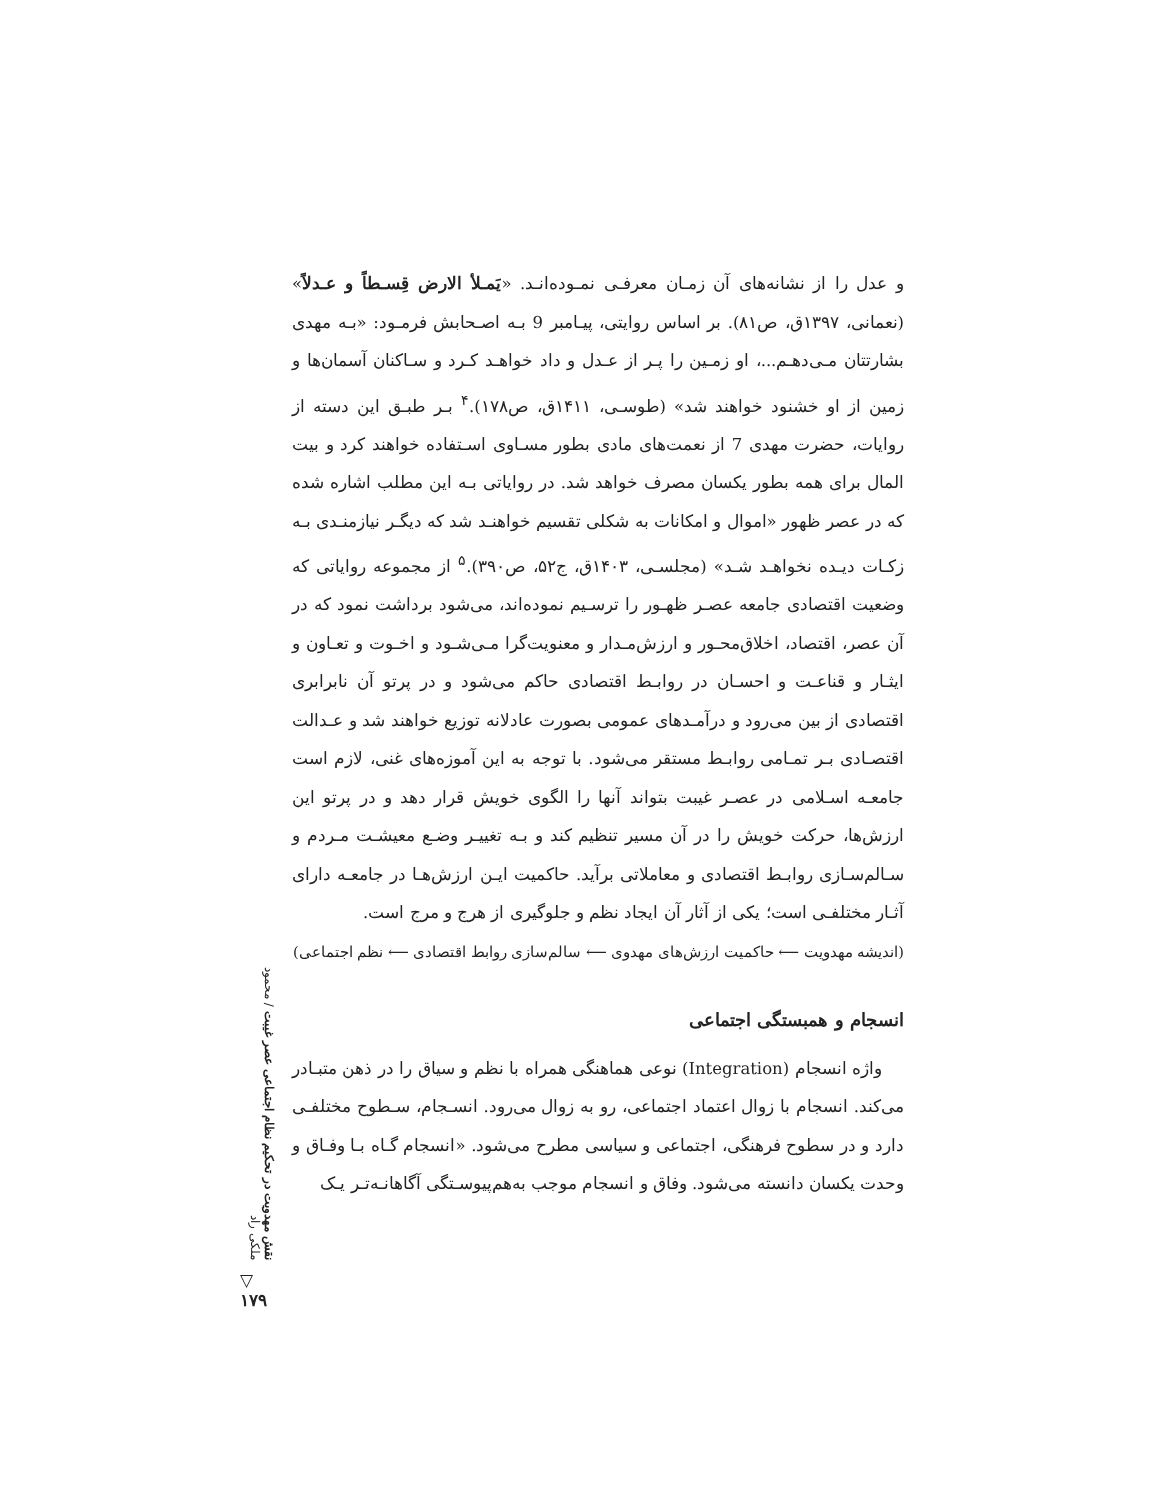و عدل را از نشانه‌های آن زمـان معرفـی نمـوده‌انـد. «یَمـلأ الارض قِسـطاً و عـدلاً» (نعمانی، ۱۳۹۷ق، ص۸۱). بر اساس روایتی، پیـامبر 9 بـه اصـحابش فرمـود: «بـه مهدی بشارتتان مـی‌دهـم...، او زمـین را پـر از عـدل و داد خواهـد کـرد و سـاکنان آسمان‌ها و زمین از او خشنود خواهند شد» (طوسـی، ۱۴۱۱ق، ص۱۷۸).<sup>۴</sup> بـر طبـق این دسته از روایات، حضرت مهدی 7 از نعمت‌های مادی بطور مسـاوی اسـتفاده خواهند کرد و بیت المال برای همه بطور یکسان مصرف خواهد شد. در روایاتی بـه این مطلب اشاره شده که در عصر ظهور «اموال و امکانات به شکلی تقسیم خواهنـد شد که دیگـر نیازمنـدی بـه زکـات دیـده نخواهـد شـد» (مجلسـی، ۱۴۰۳ق، ج۵۲، ص۳۹۰).<sup>۵</sup> از مجموعه روایاتی که وضعیت اقتصادی جامعه عصـر ظهـور را ترسـیم نموده‌اند، می‌شود برداشت نمود که در آن عصر، اقتصاد، اخلاق‌محـور و ارزش‌مـدار و معنویت‌گرا مـی‌شـود و اخـوت و تعـاون و ایثـار و قناعـت و احسـان در روابـط اقتصادی حاکم می‌شود و در پرتو آن نابرابری اقتصادی از بین می‌رود و درآمـدهای عمومی بصورت عادلانه توزیع خواهند شد و عـدالت اقتصـادی بـر تمـامی روابـط مستقر می‌شود. با توجه به این آموزه‌های غنی، لازم است جامعـه اسـلامی در عصـر غیبت بتواند آنها را الگوی خویش قرار دهد و در پرتو این ارزش‌ها، حرکت خویش را در آن مسیر تنظیم کند و بـه تغییـر وضـع معیشـت مـردم و سـالم‌سـازی روابـط اقتصادی و معاملاتی برآید. حاکمیت ایـن ارزش‌هـا در جامعـه دارای آثـار مختلفـی است؛ یکی از آثار آن ایجاد نظم و جلوگیری از هرج و مرج است.
(اندیشه مهدویت ⟵ حاکمیت ارزش‌های مهدوی ⟵ سالم‌سازی روابط اقتصادی ⟵ نظم اجتماعی)
انسجام و همبستگی اجتماعی
واژه انسجام (Integration) نوعی هماهنگی همراه با نظم و سیاق را در ذهن متبـادر می‌کند. انسجام با زوال اعتماد اجتماعی، رو به زوال می‌رود. انسـجام، سـطوح مختلفـی دارد و در سطوح فرهنگی، اجتماعی و سیاسی مطرح می‌شود. «انسجام گـاه بـا وفـاق و وحدت یکسان دانسته می‌شود. وفاق و انسجام موجب به‌هم‌پیوسـتگی آگاهانـه‌تـر یـک
نقش مهدویت در تحکیم نظام اجتماعی عصر غیبت / محمود ملکی راد
▽
۱۷۹